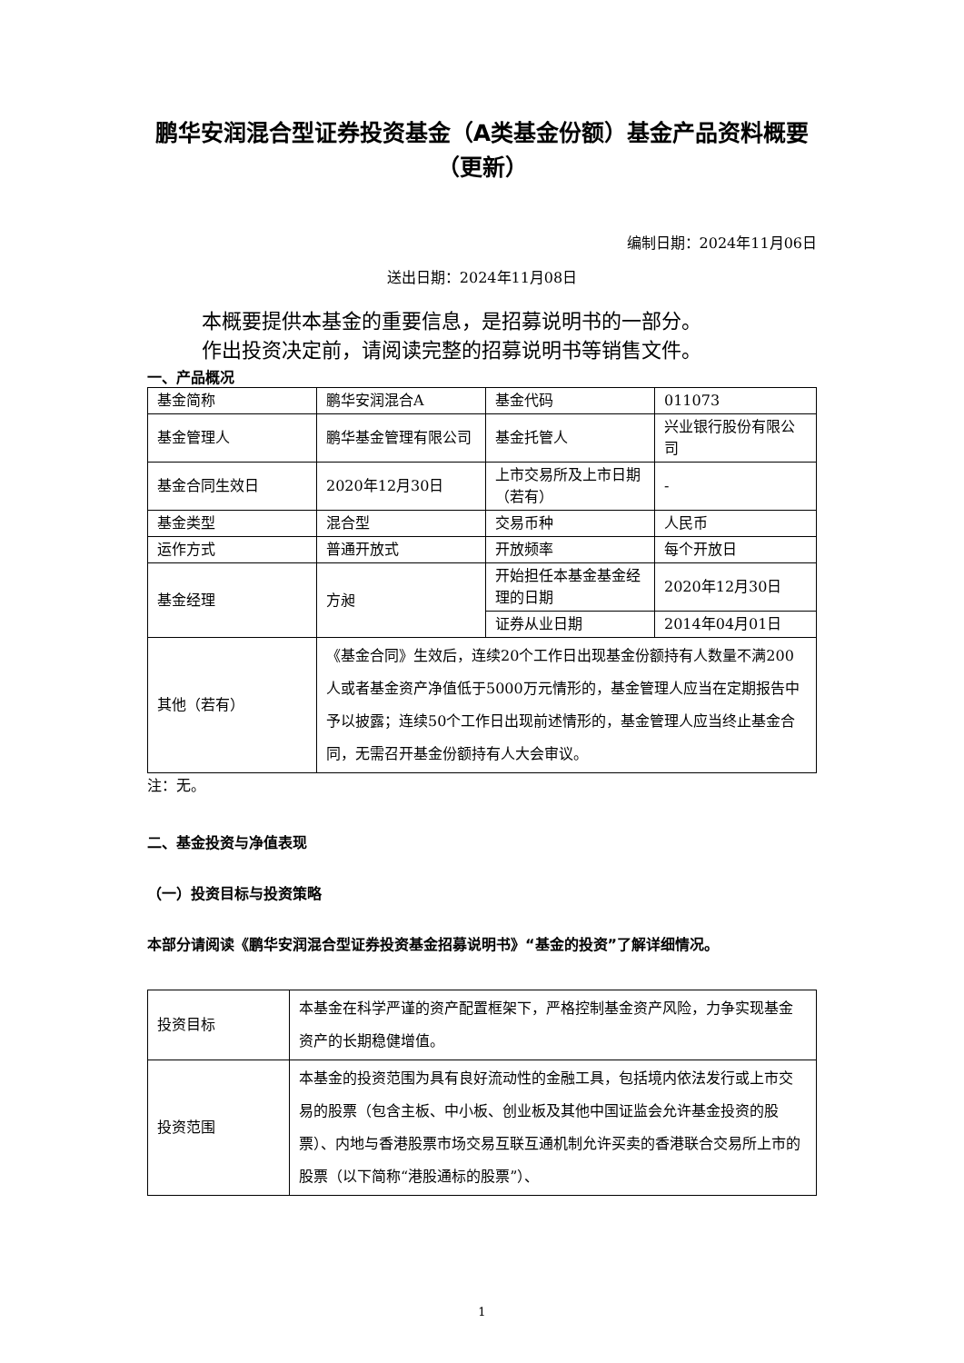鹏华安润混合型证券投资基金（A类基金份额）基金产品资料概要（更新）
编制日期：2024年11月06日
送出日期：2024年11月08日
本概要提供本基金的重要信息，是招募说明书的一部分。
作出投资决定前，请阅读完整的招募说明书等销售文件。
一、产品概况
| 基金简称 | 鹏华安润混合A | 基金代码 | 011073 |
| 基金管理人 | 鹏华基金管理有限公司 | 基金托管人 | 兴业银行股份有限公司 |
| 基金合同生效日 | 2020年12月30日 | 上市交易所及上市日期（若有） | - |
| 基金类型 | 混合型 | 交易币种 | 人民币 |
| 运作方式 | 普通开放式 | 开放频率 | 每个开放日 |
| 基金经理 | 方昶 | 开始担任本基金基金经理的日期 | 2020年12月30日 |
| | | 证券从业日期 | 2014年04月01日 |
| 其他（若有） | 《基金合同》生效后，连续20个工作日出现基金份额持有人数量不满200人或者基金资产净值低于5000万元情形的，基金管理人应当在定期报告中予以披露；连续50个工作日出现前述情形的，基金管理人应当终止基金合同，无需召开基金份额持有人大会审议。 | | |
注：无。
二、基金投资与净值表现
（一）投资目标与投资策略
本部分请阅读《鹏华安润混合型证券投资基金招募说明书》“基金的投资”了解详细情况。
| 投资目标 | 本基金在科学严谨的资产配置框架下，严格控制基金资产风险，力争实现基金资产的长期稳健增值。 |
| 投资范围 | 本基金的投资范围为具有良好流动性的金融工具，包括境内依法发行或上市交易的股票（包含主板、中小板、创业板及其他中国证监会允许基金投资的股票）、内地与香港股票市场交易互联互通机制允许买卖的香港联合交易所上市的股票（以下简称“港股通标的股票”）、 |
1